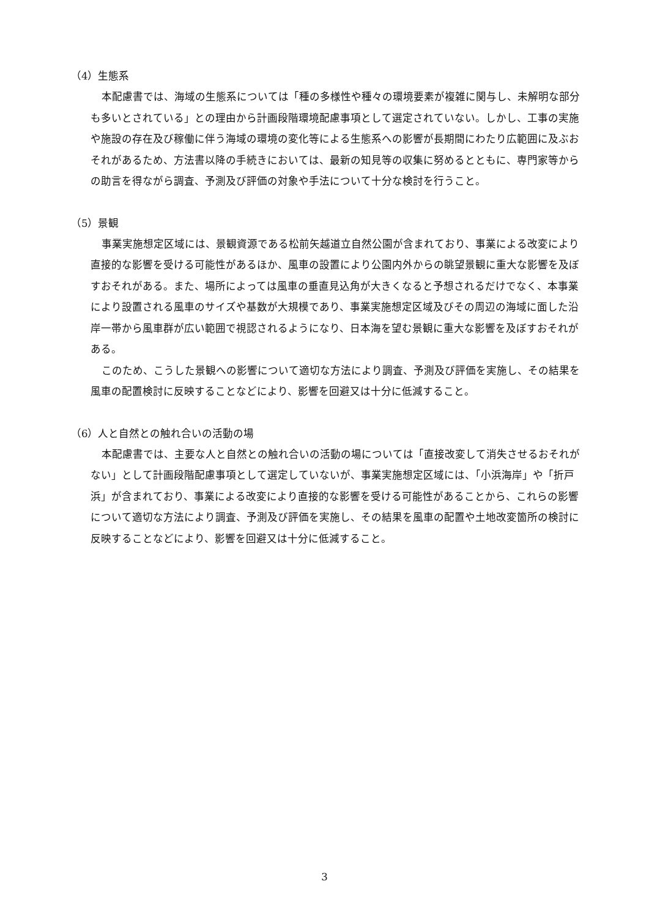（4）生態系
本配慮書では、海域の生態系については「種の多様性や種々の環境要素が複雑に関与し、未解明な部分も多いとされている」との理由から計画段階環境配慮事項として選定されていない。しかし、工事の実施や施設の存在及び稼働に伴う海域の環境の変化等による生態系への影響が長期間にわたり広範囲に及ぶおそれがあるため、方法書以降の手続きにおいては、最新の知見等の収集に努めるとともに、専門家等からの助言を得ながら調査、予測及び評価の対象や手法について十分な検討を行うこと。
（5）景観
事業実施想定区域には、景観資源である松前矢越道立自然公園が含まれており、事業による改変により直接的な影響を受ける可能性があるほか、風車の設置により公園内外からの眺望景観に重大な影響を及ぼすおそれがある。また、場所によっては風車の垂直見込角が大きくなると予想されるだけでなく、本事業により設置される風車のサイズや基数が大規模であり、事業実施想定区域及びその周辺の海域に面した沿岸一帯から風車群が広い範囲で視認されるようになり、日本海を望む景観に重大な影響を及ぼすおそれがある。
このため、こうした景観への影響について適切な方法により調査、予測及び評価を実施し、その結果を風車の配置検討に反映することなどにより、影響を回避又は十分に低減すること。
（6）人と自然との触れ合いの活動の場
本配慮書では、主要な人と自然との触れ合いの活動の場については「直接改変して消失させるおそれがない」として計画段階配慮事項として選定していないが、事業実施想定区域には、「小浜海岸」や「折戸浜」が含まれており、事業による改変により直接的な影響を受ける可能性があることから、これらの影響について適切な方法により調査、予測及び評価を実施し、その結果を風車の配置や土地改変箇所の検討に反映することなどにより、影響を回避又は十分に低減すること。
3